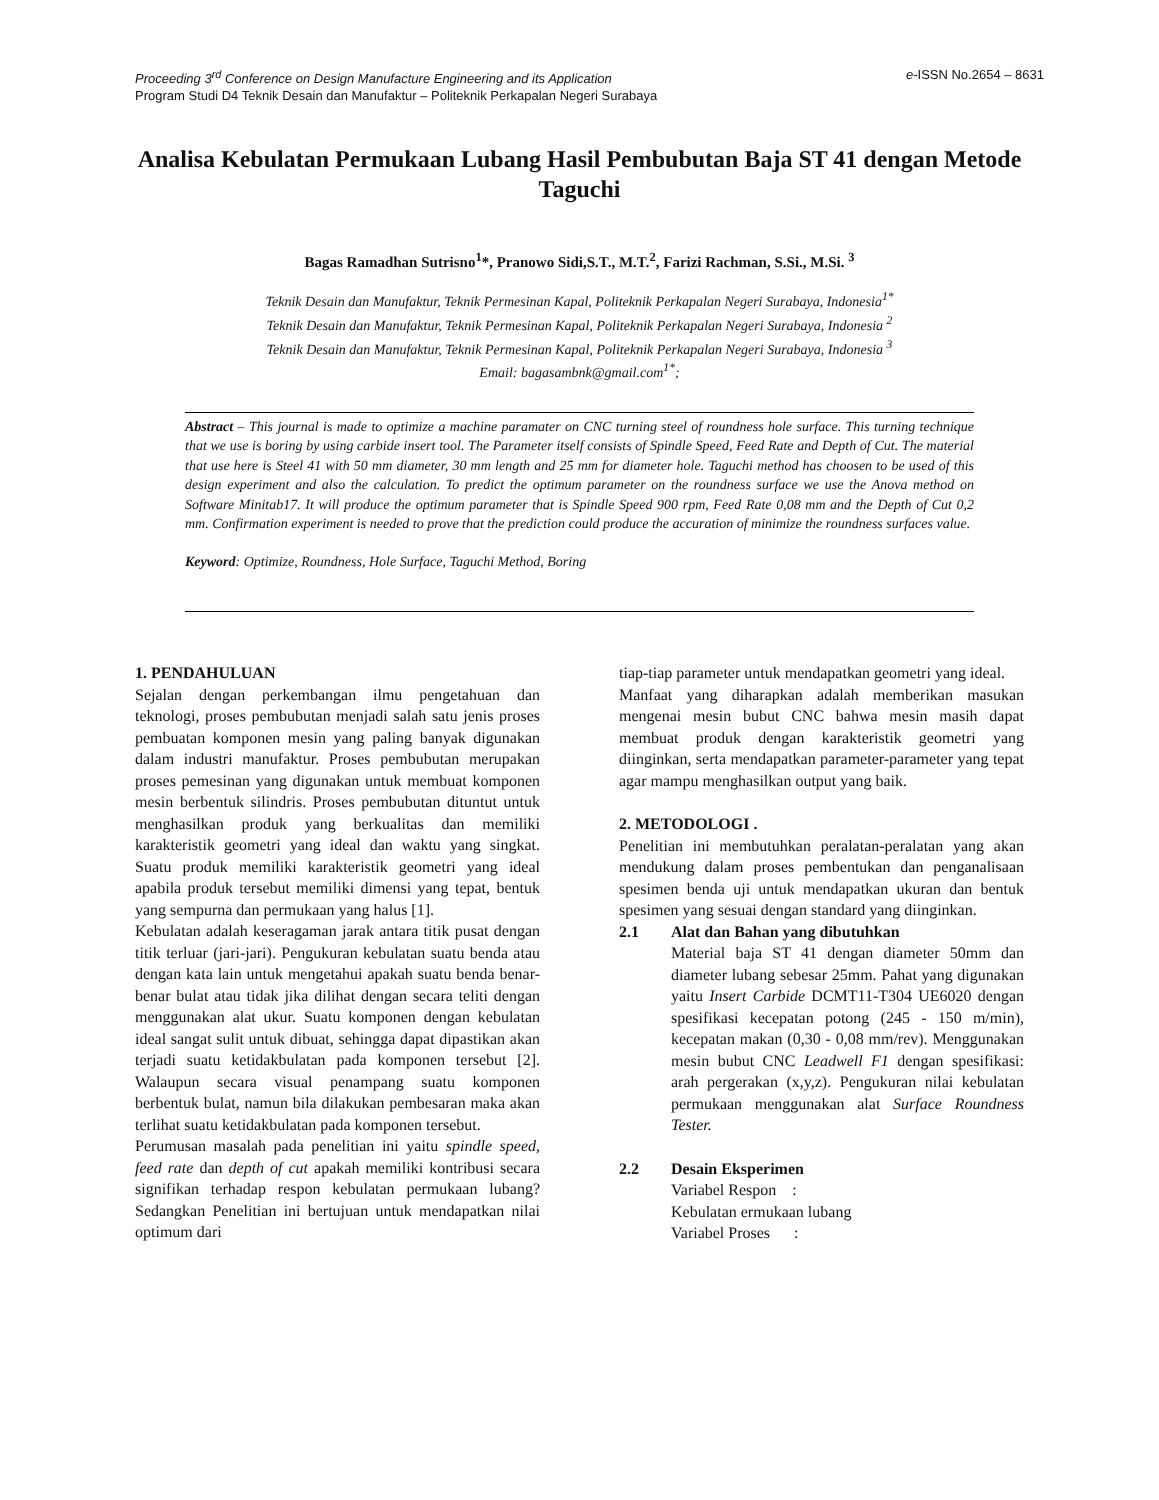Proceeding 3<sup>rd</sup> Conference on Design Manufacture Engineering and its Application e-ISSN No.2654 – 8631
Program Studi D4 Teknik Desain dan Manufaktur – Politeknik Perkapalan Negeri Surabaya
Analisa Kebulatan Permukaan Lubang Hasil Pembubutan Baja ST 41 dengan Metode Taguchi
Bagas Ramadhan Sutrisno<sup>1</sup>*, Pranowo Sidi,S.T., M.T.<sup>2</sup>, Farizi Rachman, S.Si., M.Si. <sup>3</sup>
Teknik Desain dan Manufaktur, Teknik Permesinan Kapal, Politeknik Perkapalan Negeri Surabaya, Indonesia<sup>1*</sup>
Teknik Desain dan Manufaktur, Teknik Permesinan Kapal, Politeknik Perkapalan Negeri Surabaya, Indonesia <sup>2</sup>
Teknik Desain dan Manufaktur, Teknik Permesinan Kapal, Politeknik Perkapalan Negeri Surabaya, Indonesia <sup>3</sup>
Email: bagasambnk@gmail.com<sup>1*</sup>;
Abstract – This journal is made to optimize a machine paramater on CNC turning steel of roundness hole surface. This turning technique that we use is boring by using carbide insert tool. The Parameter itself consists of Spindle Speed, Feed Rate and Depth of Cut. The material that use here is Steel 41 with 50 mm diameter, 30 mm length and 25 mm for diameter hole. Taguchi method has choosen to be used of this design experiment and also the calculation. To predict the optimum parameter on the roundness surface we use the Anova method on Software Minitab17. It will produce the optimum parameter that is Spindle Speed 900 rpm, Feed Rate 0,08 mm and the Depth of Cut 0,2 mm. Confirmation experiment is needed to prove that the prediction could produce the accuration of minimize the roundness surfaces value.
Keyword: Optimize, Roundness, Hole Surface, Taguchi Method, Boring
1. PENDAHULUAN
Sejalan dengan perkembangan ilmu pengetahuan dan teknologi, proses pembubutan menjadi salah satu jenis proses pembuatan komponen mesin yang paling banyak digunakan dalam industri manufaktur. Proses pembubutan merupakan proses pemesinan yang digunakan untuk membuat komponen mesin berbentuk silindris. Proses pembubutan dituntut untuk menghasilkan produk yang berkualitas dan memiliki karakteristik geometri yang ideal dan waktu yang singkat. Suatu produk memiliki karakteristik geometri yang ideal apabila produk tersebut memiliki dimensi yang tepat, bentuk yang sempurna dan permukaan yang halus [1].
Kebulatan adalah keseragaman jarak antara titik pusat dengan titik terluar (jari-jari). Pengukuran kebulatan suatu benda atau dengan kata lain untuk mengetahui apakah suatu benda benar-benar bulat atau tidak jika dilihat dengan secara teliti dengan menggunakan alat ukur. Suatu komponen dengan kebulatan ideal sangat sulit untuk dibuat, sehingga dapat dipastikan akan terjadi suatu ketidakbulatan pada komponen tersebut [2]. Walaupun secara visual penampang suatu komponen berbentuk bulat, namun bila dilakukan pembesaran maka akan terlihat suatu ketidakbulatan pada komponen tersebut.
Perumusan masalah pada penelitian ini yaitu spindle speed, feed rate dan depth of cut apakah memiliki kontribusi secara signifikan terhadap respon kebulatan permukaan lubang? Sedangkan Penelitian ini bertujuan untuk mendapatkan nilai optimum dari
tiap-tiap parameter untuk mendapatkan geometri yang ideal.
Manfaat yang diharapkan adalah memberikan masukan mengenai mesin bubut CNC bahwa mesin masih dapat membuat produk dengan karakteristik geometri yang diinginkan, serta mendapatkan parameter-parameter yang tepat agar mampu menghasilkan output yang baik.
2. METODOLOGI .
Penelitian ini membutuhkan peralatan-peralatan yang akan mendukung dalam proses pembentukan dan penganalisaan spesimen benda uji untuk mendapatkan ukuran dan bentuk spesimen yang sesuai dengan standard yang diinginkan.
2.1 Alat dan Bahan yang dibutuhkan
Material baja ST 41 dengan diameter 50mm dan diameter lubang sebesar 25mm. Pahat yang digunakan yaitu Insert Carbide DCMT11-T304 UE6020 dengan spesifikasi kecepatan potong (245 - 150 m/min), kecepatan makan (0,30 - 0,08 mm/rev). Menggunakan mesin bubut CNC Leadwell F1 dengan spesifikasi: arah pergerakan (x,y,z). Pengukuran nilai kebulatan permukaan menggunakan alat Surface Roundness Tester.
2.2 Desain Eksperimen
Variabel Respon :
Kebulatan ermukaan lubang
Variabel Proses :